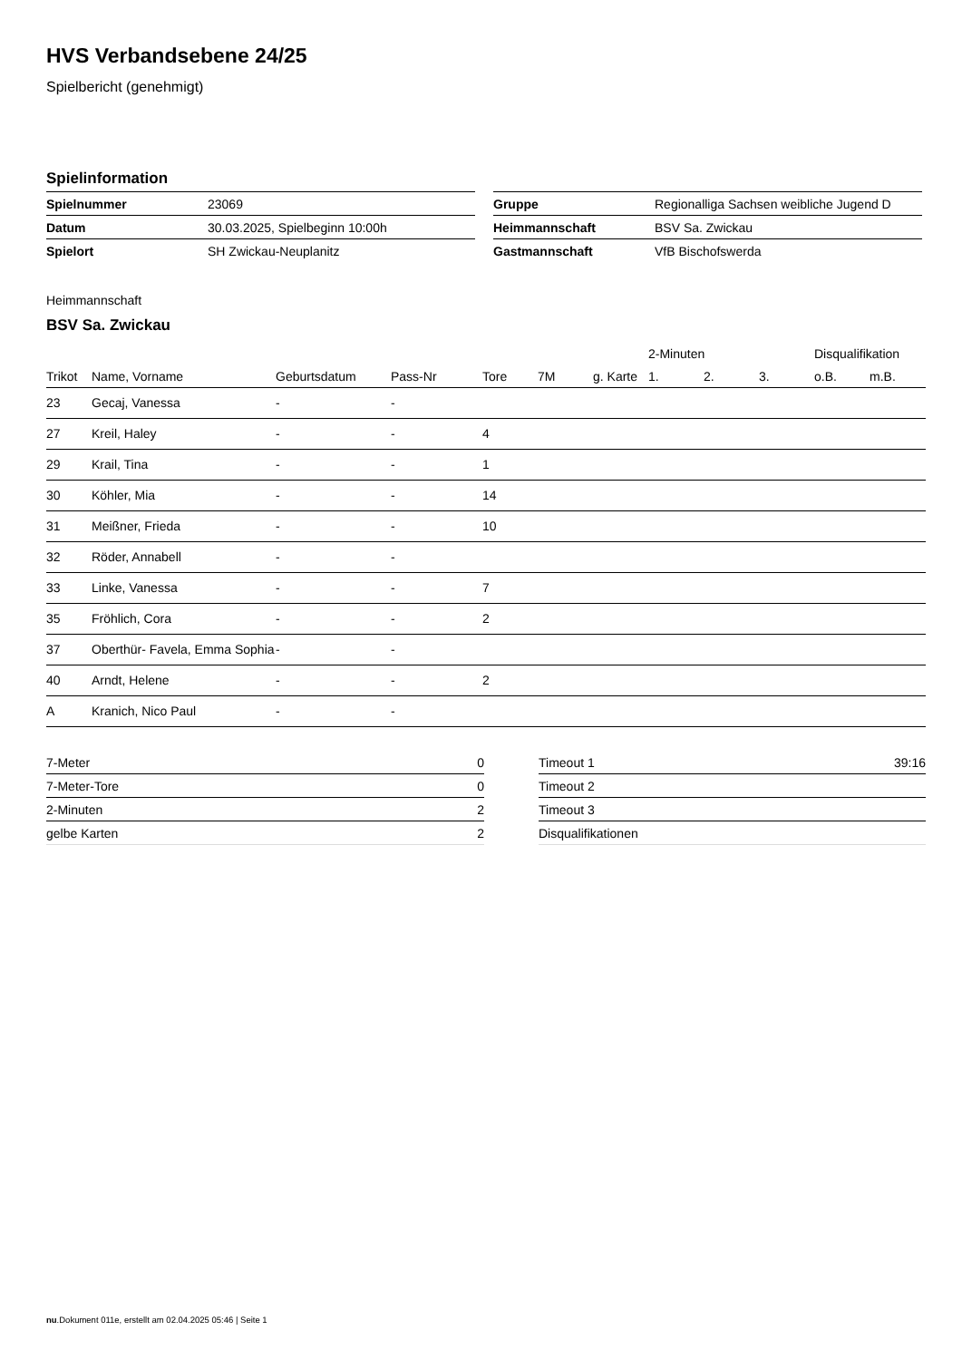HVS Verbandsebene 24/25
Spielbericht (genehmigt)
Spielinformation
| Spielnummer | 23069 |
| Datum | 30.03.2025, Spielbeginn 10:00h |
| Spielort | SH Zwickau-Neuplanitz |
| Gruppe | Regionalliga Sachsen weibliche Jugend D |
| Heimmannschaft | BSV Sa. Zwickau |
| Gastmannschaft | VfB Bischofswerda |
Heimmannschaft
BSV Sa. Zwickau
| | | | | | | | 2-Minuten | | | Disqualifikation | |
| --- | --- | --- | --- | --- | --- | --- | --- | --- | --- | --- | --- |
| Trikot | Name, Vorname | Geburtsdatum | Pass-Nr | Tore | 7M | g. Karte | 1. | 2. | 3. | o.B. | m.B. |
| 23 | Gecaj, Vanessa | - | - | | | | | | | | |
| 27 | Kreil, Haley | - | - | 4 | | | | | | | |
| 29 | Krail, Tina | - | - | 1 | | | | | | | |
| 30 | Köhler, Mia | - | - | 14 | | | | | | | |
| 31 | Meißner, Frieda | - | - | 10 | | | | | | | |
| 32 | Röder, Annabell | - | - | | | | | | | | |
| 33 | Linke, Vanessa | - | - | 7 | | | | | | | |
| 35 | Fröhlich, Cora | - | - | 2 | | | | | | | |
| 37 | Oberthür- Favela, Emma Sophia | - | - | | | | | | | | |
| 40 | Arndt, Helene | - | - | 2 | | | | | | | |
| A | Kranich, Nico Paul | - | - | | | | | | | | |
| 7-Meter | 0 |
| 7-Meter-Tore | 0 |
| 2-Minuten | 2 |
| gelbe Karten | 2 |
| Timeout 1 | 39:16 |
| Timeout 2 | |
| Timeout 3 | |
| Disqualifikationen | |
nu.Dokument 011e, erstellt am 02.04.2025 05:46 | Seite 1